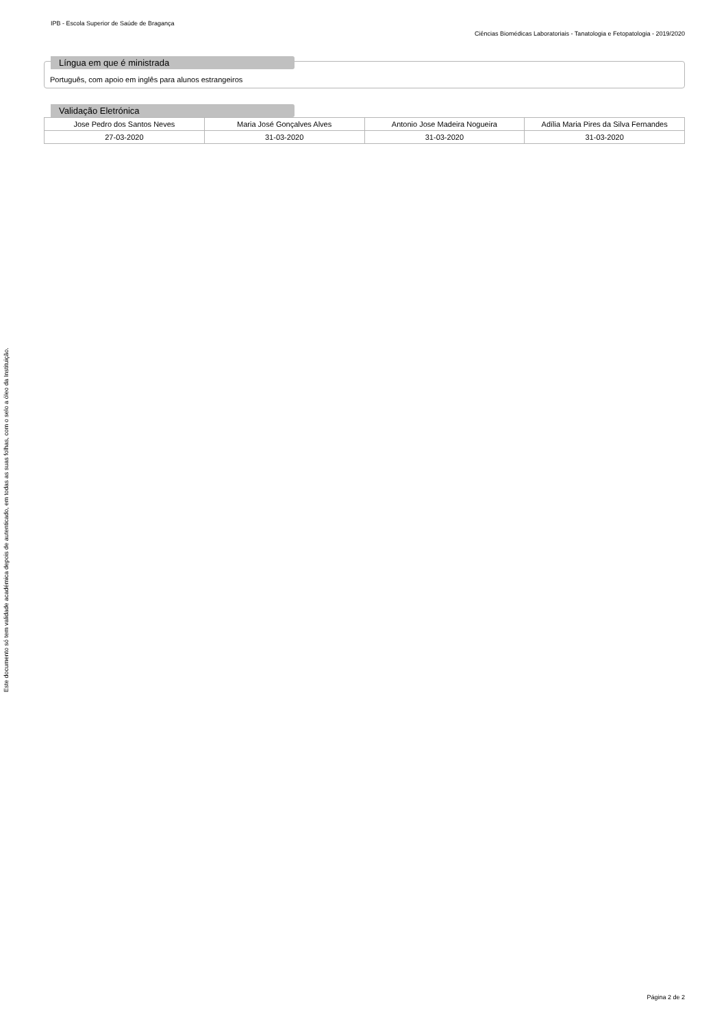IPB - Escola Superior de Saúde de Bragança
Ciências Biomédicas Laboratoriais - Tanatologia e Fetopatologia - 2019/2020
Língua em que é ministrada
Português, com apoio em inglês para alunos estrangeiros
Validação Eletrónica
| Jose Pedro dos Santos Neves | Maria José Gonçalves Alves | Antonio Jose Madeira Nogueira | Adília Maria Pires da Silva Fernandes |
| 27-03-2020 | 31-03-2020 | 31-03-2020 | 31-03-2020 |
Este documento só tem validade académica depois de autenticado, em todas as suas folhas, com o selo a óleo da Instituição.
Página 2 de 2